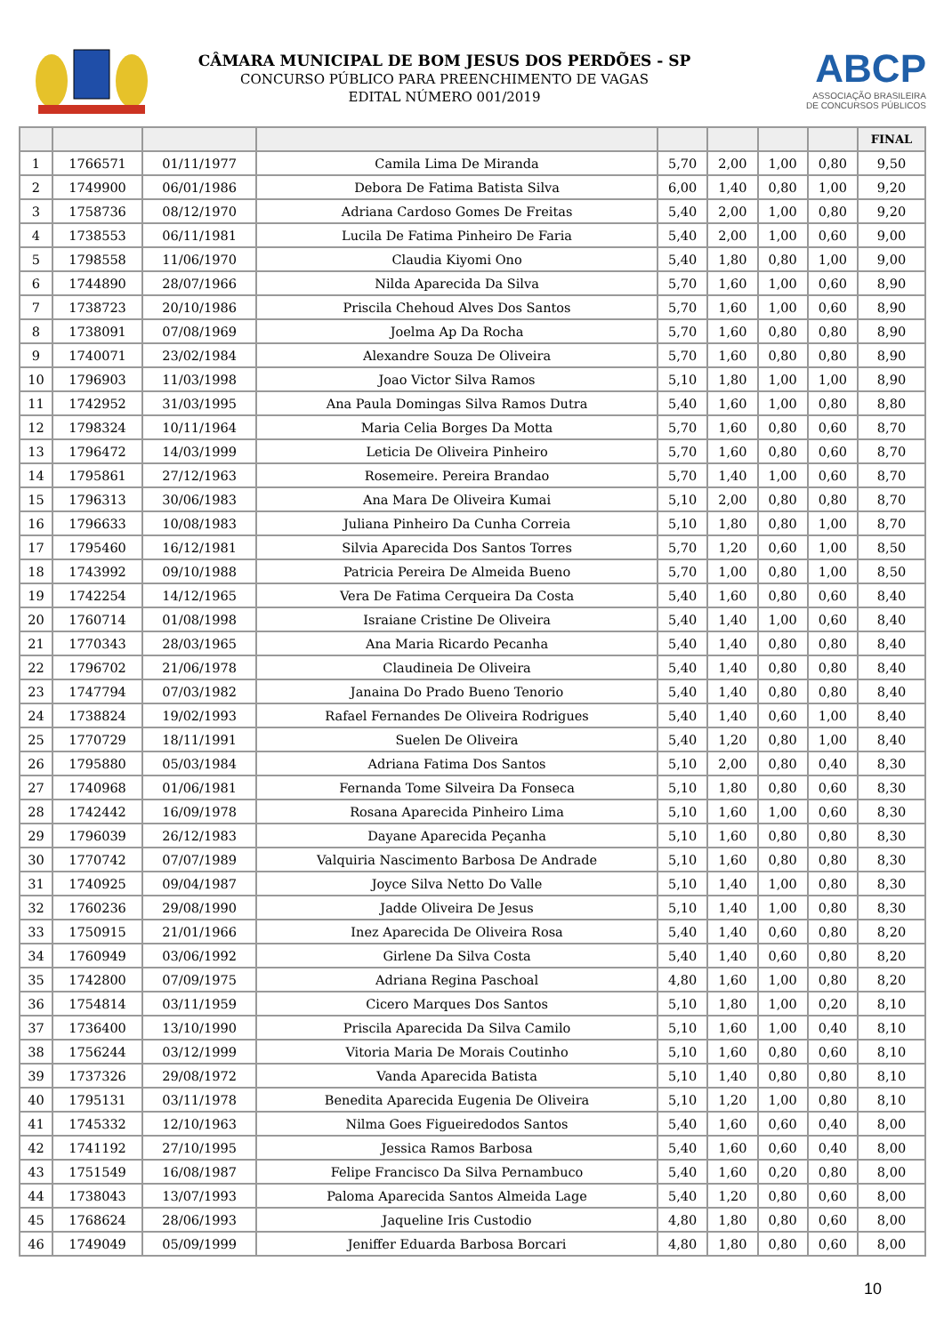CÂMARA MUNICIPAL DE BOM JESUS DOS PERDÕES - SP
CONCURSO PÚBLICO PARA PREENCHIMENTO DE VAGAS
EDITAL NÚMERO 001/2019
ABCP
ASSOCIAÇÃO BRASILEIRA
DE CONCURSOS PÚBLICOS
| | | | | | | | | FINAL |
| --- | --- | --- | --- | --- | --- | --- | --- | --- |
| 1 | 1766571 | 01/11/1977 | Camila Lima De Miranda | 5,70 | 2,00 | 1,00 | 0,80 | 9,50 |
| 2 | 1749900 | 06/01/1986 | Debora De Fatima Batista Silva | 6,00 | 1,40 | 0,80 | 1,00 | 9,20 |
| 3 | 1758736 | 08/12/1970 | Adriana Cardoso Gomes De Freitas | 5,40 | 2,00 | 1,00 | 0,80 | 9,20 |
| 4 | 1738553 | 06/11/1981 | Lucila De Fatima Pinheiro De Faria | 5,40 | 2,00 | 1,00 | 0,60 | 9,00 |
| 5 | 1798558 | 11/06/1970 | Claudia Kiyomi Ono | 5,40 | 1,80 | 0,80 | 1,00 | 9,00 |
| 6 | 1744890 | 28/07/1966 | Nilda Aparecida Da Silva | 5,70 | 1,60 | 1,00 | 0,60 | 8,90 |
| 7 | 1738723 | 20/10/1986 | Priscila Chehoud Alves Dos Santos | 5,70 | 1,60 | 1,00 | 0,60 | 8,90 |
| 8 | 1738091 | 07/08/1969 | Joelma Ap Da Rocha | 5,70 | 1,60 | 0,80 | 0,80 | 8,90 |
| 9 | 1740071 | 23/02/1984 | Alexandre Souza De Oliveira | 5,70 | 1,60 | 0,80 | 0,80 | 8,90 |
| 10 | 1796903 | 11/03/1998 | Joao Victor Silva Ramos | 5,10 | 1,80 | 1,00 | 1,00 | 8,90 |
| 11 | 1742952 | 31/03/1995 | Ana Paula Domingas Silva Ramos Dutra | 5,40 | 1,60 | 1,00 | 0,80 | 8,80 |
| 12 | 1798324 | 10/11/1964 | Maria Celia Borges Da Motta | 5,70 | 1,60 | 0,80 | 0,60 | 8,70 |
| 13 | 1796472 | 14/03/1999 | Leticia De Oliveira Pinheiro | 5,70 | 1,60 | 0,80 | 0,60 | 8,70 |
| 14 | 1795861 | 27/12/1963 | Rosemeire. Pereira Brandao | 5,70 | 1,40 | 1,00 | 0,60 | 8,70 |
| 15 | 1796313 | 30/06/1983 | Ana Mara De Oliveira Kumai | 5,10 | 2,00 | 0,80 | 0,80 | 8,70 |
| 16 | 1796633 | 10/08/1983 | Juliana Pinheiro Da Cunha Correia | 5,10 | 1,80 | 0,80 | 1,00 | 8,70 |
| 17 | 1795460 | 16/12/1981 | Silvia Aparecida Dos Santos Torres | 5,70 | 1,20 | 0,60 | 1,00 | 8,50 |
| 18 | 1743992 | 09/10/1988 | Patricia Pereira De Almeida Bueno | 5,70 | 1,00 | 0,80 | 1,00 | 8,50 |
| 19 | 1742254 | 14/12/1965 | Vera De Fatima Cerqueira Da Costa | 5,40 | 1,60 | 0,80 | 0,60 | 8,40 |
| 20 | 1760714 | 01/08/1998 | Israiane Cristine De Oliveira | 5,40 | 1,40 | 1,00 | 0,60 | 8,40 |
| 21 | 1770343 | 28/03/1965 | Ana Maria Ricardo Pecanha | 5,40 | 1,40 | 0,80 | 0,80 | 8,40 |
| 22 | 1796702 | 21/06/1978 | Claudineia De Oliveira | 5,40 | 1,40 | 0,80 | 0,80 | 8,40 |
| 23 | 1747794 | 07/03/1982 | Janaina Do Prado Bueno Tenorio | 5,40 | 1,40 | 0,80 | 0,80 | 8,40 |
| 24 | 1738824 | 19/02/1993 | Rafael Fernandes De Oliveira Rodrigues | 5,40 | 1,40 | 0,60 | 1,00 | 8,40 |
| 25 | 1770729 | 18/11/1991 | Suelen De Oliveira | 5,40 | 1,20 | 0,80 | 1,00 | 8,40 |
| 26 | 1795880 | 05/03/1984 | Adriana Fatima Dos Santos | 5,10 | 2,00 | 0,80 | 0,40 | 8,30 |
| 27 | 1740968 | 01/06/1981 | Fernanda Tome Silveira Da Fonseca | 5,10 | 1,80 | 0,80 | 0,60 | 8,30 |
| 28 | 1742442 | 16/09/1978 | Rosana Aparecida Pinheiro Lima | 5,10 | 1,60 | 1,00 | 0,60 | 8,30 |
| 29 | 1796039 | 26/12/1983 | Dayane Aparecida Peçanha | 5,10 | 1,60 | 0,80 | 0,80 | 8,30 |
| 30 | 1770742 | 07/07/1989 | Valquiria Nascimento Barbosa De Andrade | 5,10 | 1,60 | 0,80 | 0,80 | 8,30 |
| 31 | 1740925 | 09/04/1987 | Joyce Silva Netto Do Valle | 5,10 | 1,40 | 1,00 | 0,80 | 8,30 |
| 32 | 1760236 | 29/08/1990 | Jadde Oliveira De Jesus | 5,10 | 1,40 | 1,00 | 0,80 | 8,30 |
| 33 | 1750915 | 21/01/1966 | Inez Aparecida De Oliveira Rosa | 5,40 | 1,40 | 0,60 | 0,80 | 8,20 |
| 34 | 1760949 | 03/06/1992 | Girlene Da Silva Costa | 5,40 | 1,40 | 0,60 | 0,80 | 8,20 |
| 35 | 1742800 | 07/09/1975 | Adriana Regina Paschoal | 4,80 | 1,60 | 1,00 | 0,80 | 8,20 |
| 36 | 1754814 | 03/11/1959 | Cicero Marques Dos Santos | 5,10 | 1,80 | 1,00 | 0,20 | 8,10 |
| 37 | 1736400 | 13/10/1990 | Priscila Aparecida Da Silva Camilo | 5,10 | 1,60 | 1,00 | 0,40 | 8,10 |
| 38 | 1756244 | 03/12/1999 | Vitoria Maria De Morais Coutinho | 5,10 | 1,60 | 0,80 | 0,60 | 8,10 |
| 39 | 1737326 | 29/08/1972 | Vanda Aparecida Batista | 5,10 | 1,40 | 0,80 | 0,80 | 8,10 |
| 40 | 1795131 | 03/11/1978 | Benedita Aparecida Eugenia De Oliveira | 5,10 | 1,20 | 1,00 | 0,80 | 8,10 |
| 41 | 1745332 | 12/10/1963 | Nilma Goes Figueiredodos Santos | 5,40 | 1,60 | 0,60 | 0,40 | 8,00 |
| 42 | 1741192 | 27/10/1995 | Jessica Ramos Barbosa | 5,40 | 1,60 | 0,60 | 0,40 | 8,00 |
| 43 | 1751549 | 16/08/1987 | Felipe Francisco Da Silva Pernambuco | 5,40 | 1,60 | 0,20 | 0,80 | 8,00 |
| 44 | 1738043 | 13/07/1993 | Paloma Aparecida Santos Almeida Lage | 5,40 | 1,20 | 0,80 | 0,60 | 8,00 |
| 45 | 1768624 | 28/06/1993 | Jaqueline Iris Custodio | 4,80 | 1,80 | 0,80 | 0,60 | 8,00 |
| 46 | 1749049 | 05/09/1999 | Jeniffer Eduarda Barbosa Borcari | 4,80 | 1,80 | 0,80 | 0,60 | 8,00 |
10